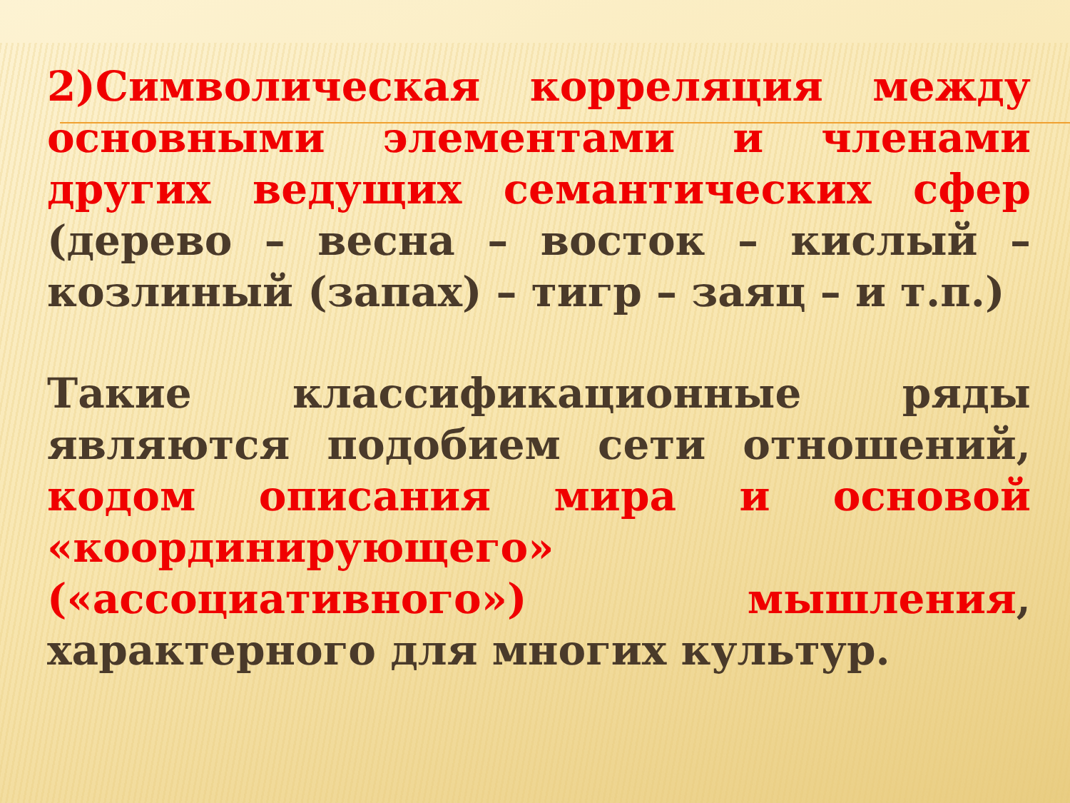2)Символическая корреляция между основными элементами и членами других ведущих семантических сфер (дерево – весна – восток – кислый – козлиный (запах) – тигр – заяц – и т.п.)
Такие классификационные ряды являются подобием сети отношений, кодом описания мира и основой «координирующего» («ассоциативного») мышления, характерного для многих культур.